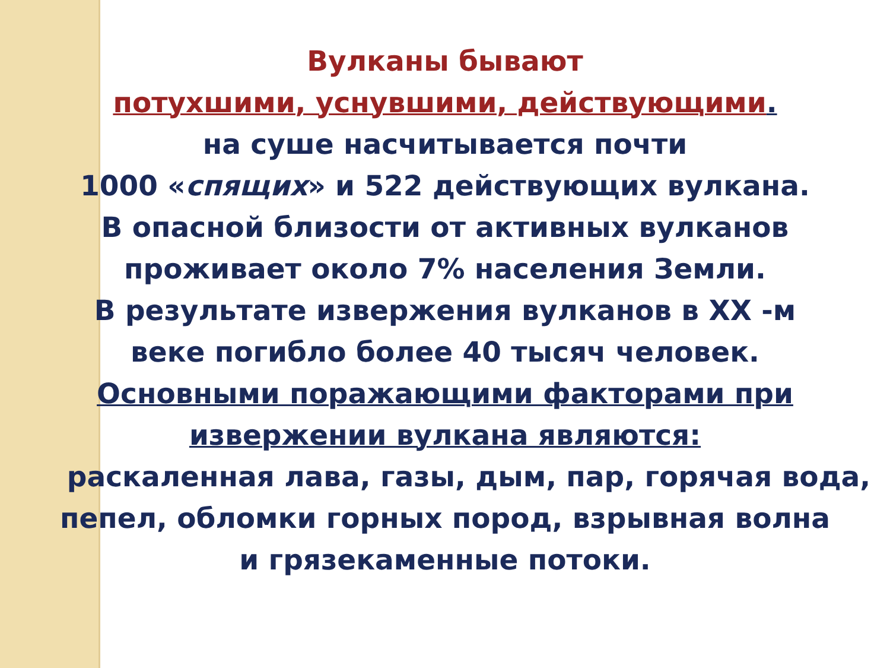Вулканы бывают
потухшими, уснувшими, действующими.
на суше насчитывается почти
1000 «спящих» и 522 действующих вулкана.
В опасной близости от активных вулканов
проживает около 7% населения Земли.
В результате извержения вулканов в XX -м
веке погибло более 40 тысяч человек.
Основными поражающими факторами при
извержении вулкана являются:
раскаленная лава, газы, дым, пар, горячая вода,
пепел, обломки горных пород, взрывная волна
и грязекаменные потоки.